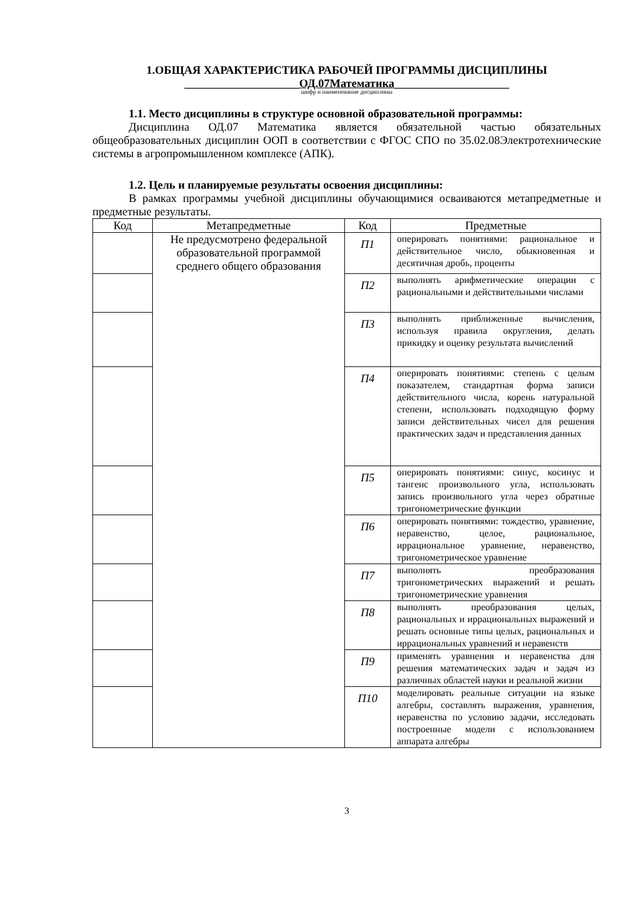1.ОБЩАЯ ХАРАКТЕРИСТИКА РАБОЧЕЙ ПРОГРАММЫ ДИСЦИПЛИНЫ
____________________ОД.07Математика____________________
шифр и наименование дисциплины
1.1. Место дисциплины в структуре основной образовательной программы:
Дисциплина ОД.07 Математика является обязательной частью обязательных общеобразовательных дисциплин ООП в соответствии с ФГОС СПО по 35.02.08Электротехнические системы в агропромышленном комплексе (АПК).
1.2. Цель и планируемые результаты освоения дисциплины:
В рамках программы учебной дисциплины обучающимися осваиваются метапредметные и предметные результаты.
| Код | Метапредметные | Код | Предметные |
| --- | --- | --- | --- |
| | Не предусмотрено федеральной образовательной программой среднего общего образования | П1 | оперировать понятиями: рациональное и действительное число, обыкновенная и десятичная дробь, проценты |
| | | П2 | выполнять арифметические операции с рациональными и действительными числами |
| | | П3 | выполнять приближенные вычисления, используя правила округления, делать прикидку и оценку результата вычислений |
| | | П4 | оперировать понятиями: степень с целым показателем, стандартная форма записи действительного числа, корень натуральной степени, использовать подходящую форму записи действительных чисел для решения практических задач и представления данных |
| | | П5 | оперировать понятиями: синус, косинус и тангенс произвольного угла, использовать запись произвольного угла через обратные тригонометрические функции |
| | | П6 | оперировать понятиями: тождество, уравнение, неравенство, целое, рациональное, иррациональное уравнение, неравенство, тригонометрическое уравнение |
| | | П7 | выполнять преобразования тригонометрических выражений и решать тригонометрические уравнения |
| | | П8 | выполнять преобразования целых, рациональных и иррациональных выражений и решать основные типы целых, рациональных и иррациональных уравнений и неравенств |
| | | П9 | применять уравнения и неравенства для решения математических задач и задач из различных областей науки и реальной жизни |
| | | П10 | моделировать реальные ситуации на языке алгебры, составлять выражения, уравнения, неравенства по условию задачи, исследовать построенные модели с использованием аппарата алгебры |
3